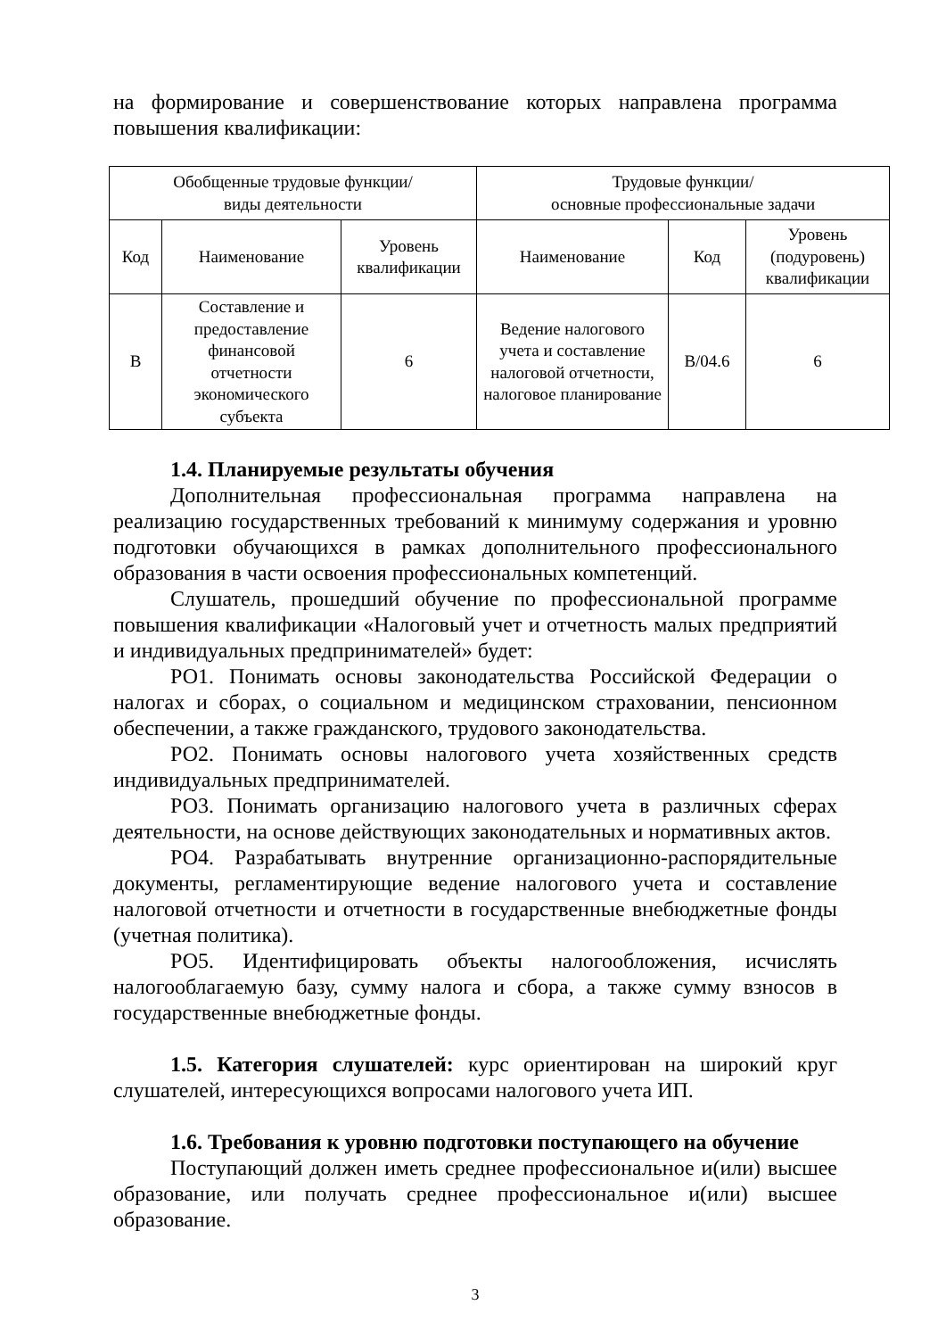на формирование и совершенствование которых направлена программа повышения квалификации:
| Обобщенные трудовые функции/ виды деятельности | | | Трудовые функции/ основные профессиональные задачи | | |
| Код | Наименование | Уровень квалификации | Наименование | Код | Уровень (подуровень) квалификации |
| В | Составление и предоставление финансовой отчетности экономического субъекта | 6 | Ведение налогового учета и составление налоговой отчетности, налоговое планирование | В/04.6 | 6 |
1.4. Планируемые результаты обучения
Дополнительная профессиональная программа направлена на реализацию государственных требований к минимуму содержания и уровню подготовки обучающихся в рамках дополнительного профессионального образования в части освоения профессиональных компетенций.
Слушатель, прошедший обучение по профессиональной программе повышения квалификации «Налоговый учет и отчетность малых предприятий и индивидуальных предпринимателей» будет:
РО1. Понимать основы законодательства Российской Федерации о налогах и сборах, о социальном и медицинском страховании, пенсионном обеспечении, а также гражданского, трудового законодательства.
РО2. Понимать основы налогового учета хозяйственных средств индивидуальных предпринимателей.
РО3. Понимать организацию налогового учета в различных сферах деятельности, на основе действующих законодательных и нормативных актов.
РО4. Разрабатывать внутренние организационно-распорядительные документы, регламентирующие ведение налогового учета и составление налоговой отчетности и отчетности в государственные внебюджетные фонды (учетная политика).
РО5. Идентифицировать объекты налогообложения, исчислять налогооблагаемую базу, сумму налога и сбора, а также сумму взносов в государственные внебюджетные фонды.
1.5. Категория слушателей: курс ориентирован на широкий круг слушателей, интересующихся вопросами налогового учета ИП.
1.6. Требования к уровню подготовки поступающего на обучение
Поступающий должен иметь среднее профессиональное и(или) высшее образование, или получать среднее профессиональное и(или) высшее образование.
3